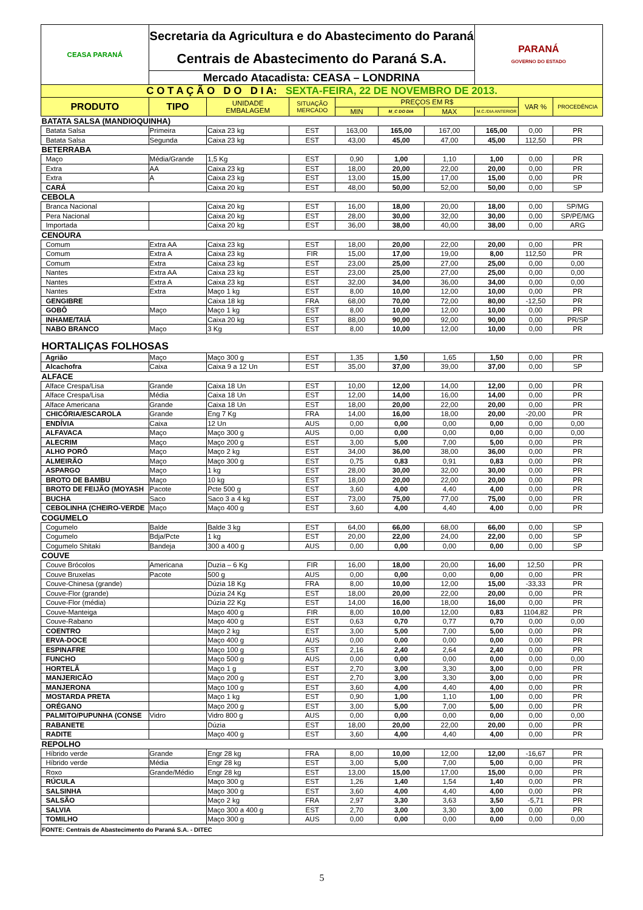| CEASA PARANÁ | Secretaria da Agricultura e do Abastecimento do Paraná | | | | | | PARANÁ GOVERNO DO ESTADO | | |
| | Centrais de Abastecimento do Paraná S.A. | | | | | | | | |
| | Mercado Atacadista: CEASA – LONDRINA | | | | | | | | |
| C O T A Ç Ã O D O D I A: SEXTA-FEIRA, 22 DE NOVEMBRO DE 2013. | | | | | | | | | |
| PRODUTO | TIPO | UNIDADE EMBALAGEM | SITUAÇÃO MERCADO | PREÇOS EM R$ | | | | VAR % | PROCEDÊNCIA |
| | | | | MIN | M_C DO DIA | MAX | M.C./DIA ANTERIOR | | |
| BATATA SALSA (MANDIOQUINHA) | | | | | | | | | |
| Batata Salsa | Primeira | Caixa 23 kg | EST | 163,00 | 165,00 | 167,00 | 165,00 | 0,00 | PR |
| Batata Salsa | Segunda | Caixa 23 kg | EST | 43,00 | 45,00 | 47,00 | 45,00 | 112,50 | PR |
| BETERRABA | | | | | | | | | |
| Maço | Média/Grande | 1,5 Kg | EST | 0,90 | 1,00 | 1,10 | 1,00 | 0,00 | PR |
| Extra | AA | Caixa 23 kg | EST | 18,00 | 20,00 | 22,00 | 20,00 | 0,00 | PR |
| Extra | A | Caixa 23 kg | EST | 13,00 | 15,00 | 17,00 | 15,00 | 0,00 | PR |
| CARÁ | | Caixa 20 kg | EST | 48,00 | 50,00 | 52,00 | 50,00 | 0,00 | SP |
| CEBOLA | | | | | | | | | |
| Branca Nacional | | Caixa 20 kg | EST | 16,00 | 18,00 | 20,00 | 18,00 | 0,00 | SP/MG |
| Pera Nacional | | Caixa 20 kg | EST | 28,00 | 30,00 | 32,00 | 30,00 | 0,00 | SP/PE/MG |
| Importada | | Caixa 20 kg | EST | 36,00 | 38,00 | 40,00 | 38,00 | 0,00 | ARG |
| CENOURA | | | | | | | | | |
| Comum | Extra AA | Caixa 23 kg | EST | 18,00 | 20,00 | 22,00 | 20,00 | 0,00 | PR |
| Comum | Extra A | Caixa 23 kg | FIR | 15,00 | 17,00 | 19,00 | 8,00 | 112,50 | PR |
| Comum | Extra | Caixa 23 kg | EST | 23,00 | 25,00 | 27,00 | 25,00 | 0,00 | 0,00 |
| Nantes | Extra AA | Caixa 23 kg | EST | 23,00 | 25,00 | 27,00 | 25,00 | 0,00 | 0,00 |
| Nantes | Extra A | Caixa 23 kg | EST | 32,00 | 34,00 | 36,00 | 34,00 | 0,00 | 0,00 |
| Nantes | Extra | Maço 1 kg | EST | 8,00 | 10,00 | 12,00 | 10,00 | 0,00 | PR |
| GENGIBRE | | Caixa 18 kg | FRA | 68,00 | 70,00 | 72,00 | 80,00 | -12,50 | PR |
| GOBÔ | Maço | Maço 1 kg | EST | 8,00 | 10,00 | 12,00 | 10,00 | 0,00 | PR |
| INHAME/TAIÁ | | Caixa 20 kg | EST | 88,00 | 90,00 | 92,00 | 90,00 | 0,00 | PR/SP |
| NABO BRANCO | Maço | 3 Kg | EST | 8,00 | 10,00 | 12,00 | 10,00 | 0,00 | PR |
| HORTALIÇAS FOLHOSAS | | | | | | | | | |
| Agrião | Maço | Maço 300 g | EST | 1,35 | 1,50 | 1,65 | 1,50 | 0,00 | PR |
| Alcachofra | Caixa | Caixa 9 a 12 Un | EST | 35,00 | 37,00 | 39,00 | 37,00 | 0,00 | SP |
| ALFACE | | | | | | | | | |
| Alface Crespa/Lisa | Grande | Caixa 18 Un | EST | 10,00 | 12,00 | 14,00 | 12,00 | 0,00 | PR |
| Alface Crespa/Lisa | Média | Caixa 18 Un | EST | 12,00 | 14,00 | 16,00 | 14,00 | 0,00 | PR |
| Alface Americana | Grande | Caixa 18 Un | EST | 18,00 | 20,00 | 22,00 | 20,00 | 0,00 | PR |
| CHICÓRIA/ESCAROLA | Grande | Eng 7 Kg | FRA | 14,00 | 16,00 | 18,00 | 20,00 | -20,00 | PR |
| ENDÍVIA | Caixa | 12 Un | AUS | 0,00 | 0,00 | 0,00 | 0,00 | 0,00 | 0,00 |
| ALFAVACA | Maço | Maço 300 g | AUS | 0,00 | 0,00 | 0,00 | 0,00 | 0,00 | 0,00 |
| ALECRIM | Maço | Maço 200 g | EST | 3,00 | 5,00 | 7,00 | 5,00 | 0,00 | PR |
| ALHO PORÓ | Maço | Maço 2 kg | EST | 34,00 | 36,00 | 38,00 | 36,00 | 0,00 | PR |
| ALMEIRÃO | Maço | Maço 300 g | EST | 0,75 | 0,83 | 0,91 | 0,83 | 0,00 | PR |
| ASPARGO | Maço | 1 kg | EST | 28,00 | 30,00 | 32,00 | 30,00 | 0,00 | PR |
| BROTO DE BAMBU | Maço | 10 kg | EST | 18,00 | 20,00 | 22,00 | 20,00 | 0,00 | PR |
| BROTO DE FEIJÃO (MOYASH | Pacote | Pcte 500 g | EST | 3,60 | 4,00 | 4,40 | 4,00 | 0,00 | PR |
| BUCHA | Saco | Saco 3 a 4 kg | EST | 73,00 | 75,00 | 77,00 | 75,00 | 0,00 | PR |
| CEBOLINHA (CHEIRO-VERDE | Maço | Maço 400 g | EST | 3,60 | 4,00 | 4,40 | 4,00 | 0,00 | PR |
| COGUMELO | | | | | | | | | |
| Cogumelo | Balde | Balde 3 kg | EST | 64,00 | 66,00 | 68,00 | 66,00 | 0,00 | SP |
| Cogumelo | Bdja/Pcte | 1 kg | EST | 20,00 | 22,00 | 24,00 | 22,00 | 0,00 | SP |
| Cogumelo Shitaki | Bandeja | 300 a 400 g | AUS | 0,00 | 0,00 | 0,00 | 0,00 | 0,00 | SP |
| COUVE | | | | | | | | | |
| Couve Brócolos | Americana | Duzia – 6 Kg | FIR | 16,00 | 18,00 | 20,00 | 16,00 | 12,50 | PR |
| Couve Bruxelas | Pacote | 500 g | AUS | 0,00 | 0,00 | 0,00 | 0,00 | 0,00 | PR |
| Couve-Chinesa (grande) | | Dúzia 18 Kg | FRA | 8,00 | 10,00 | 12,00 | 15,00 | -33,33 | PR |
| Couve-Flor (grande) | | Dúzia 24 Kg | EST | 18,00 | 20,00 | 22,00 | 20,00 | 0,00 | PR |
| Couve-Flor (média) | | Dúzia 22 Kg | EST | 14,00 | 16,00 | 18,00 | 16,00 | 0,00 | PR |
| Couve-Manteiga | | Maço 400 g | FIR | 8,00 | 10,00 | 12,00 | 0,83 | 1104,82 | PR |
| Couve-Rabano | | Maço 400 g | EST | 0,63 | 0,70 | 0,77 | 0,70 | 0,00 | 0,00 |
| COENTRO | | Maço 2 kg | EST | 3,00 | 5,00 | 7,00 | 5,00 | 0,00 | PR |
| ERVA-DOCE | | Maço 400 g | AUS | 0,00 | 0,00 | 0,00 | 0,00 | 0,00 | PR |
| ESPINAFRE | | Maço 100 g | EST | 2,16 | 2,40 | 2,64 | 2,40 | 0,00 | PR |
| FUNCHO | | Maço 500 g | AUS | 0,00 | 0,00 | 0,00 | 0,00 | 0,00 | 0,00 |
| HORTELÃ | | Maço 1 g | EST | 2,70 | 3,00 | 3,30 | 3,00 | 0,00 | PR |
| MANJERICÃO | | Maço 200 g | EST | 2,70 | 3,00 | 3,30 | 3,00 | 0,00 | PR |
| MANJERONA | | Maço 100 g | EST | 3,60 | 4,00 | 4,40 | 4,00 | 0,00 | PR |
| MOSTARDA PRETA | | Maço 1 kg | EST | 0,90 | 1,00 | 1,10 | 1,00 | 0,00 | PR |
| ORÉGANO | | Maço 200 g | EST | 3,00 | 5,00 | 7,00 | 5,00 | 0,00 | PR |
| PALMITO/PUPUNHA (CONSE | Vidro | Vidro 800 g | AUS | 0,00 | 0,00 | 0,00 | 0,00 | 0,00 | 0,00 |
| RABANETE | | Dúzia | EST | 18,00 | 20,00 | 22,00 | 20,00 | 0,00 | PR |
| RADITE | | Maço 400 g | EST | 3,60 | 4,00 | 4,40 | 4,00 | 0,00 | PR |
| REPOLHO | | | | | | | | | |
| Híbrido verde | Grande | Engr 28 kg | FRA | 8,00 | 10,00 | 12,00 | 12,00 | -16,67 | PR |
| Híbrido verde | Média | Engr 28 kg | EST | 3,00 | 5,00 | 7,00 | 5,00 | 0,00 | PR |
| Roxo | Grande/Médio | Engr 28 kg | EST | 13,00 | 15,00 | 17,00 | 15,00 | 0,00 | PR |
| RÚCULA | | Maço 300 g | EST | 1,26 | 1,40 | 1,54 | 1,40 | 0,00 | PR |
| SALSINHA | | Maço 300 g | EST | 3,60 | 4,00 | 4,40 | 4,00 | 0,00 | PR |
| SALSÃO | | Maço 2 kg | FRA | 2,97 | 3,30 | 3,63 | 3,50 | -5,71 | PR |
| SALVIA | | Maço 300 a 400 g | EST | 2,70 | 3,00 | 3,30 | 3,00 | 0,00 | PR |
| TOMILHO | | Maço 300 g | AUS | 0,00 | 0,00 | 0,00 | 0,00 | 0,00 | 0,00 |
| FONTE: Centrais de Abastecimento do Paraná S.A. - DITEC | | | | | | | | | |
5